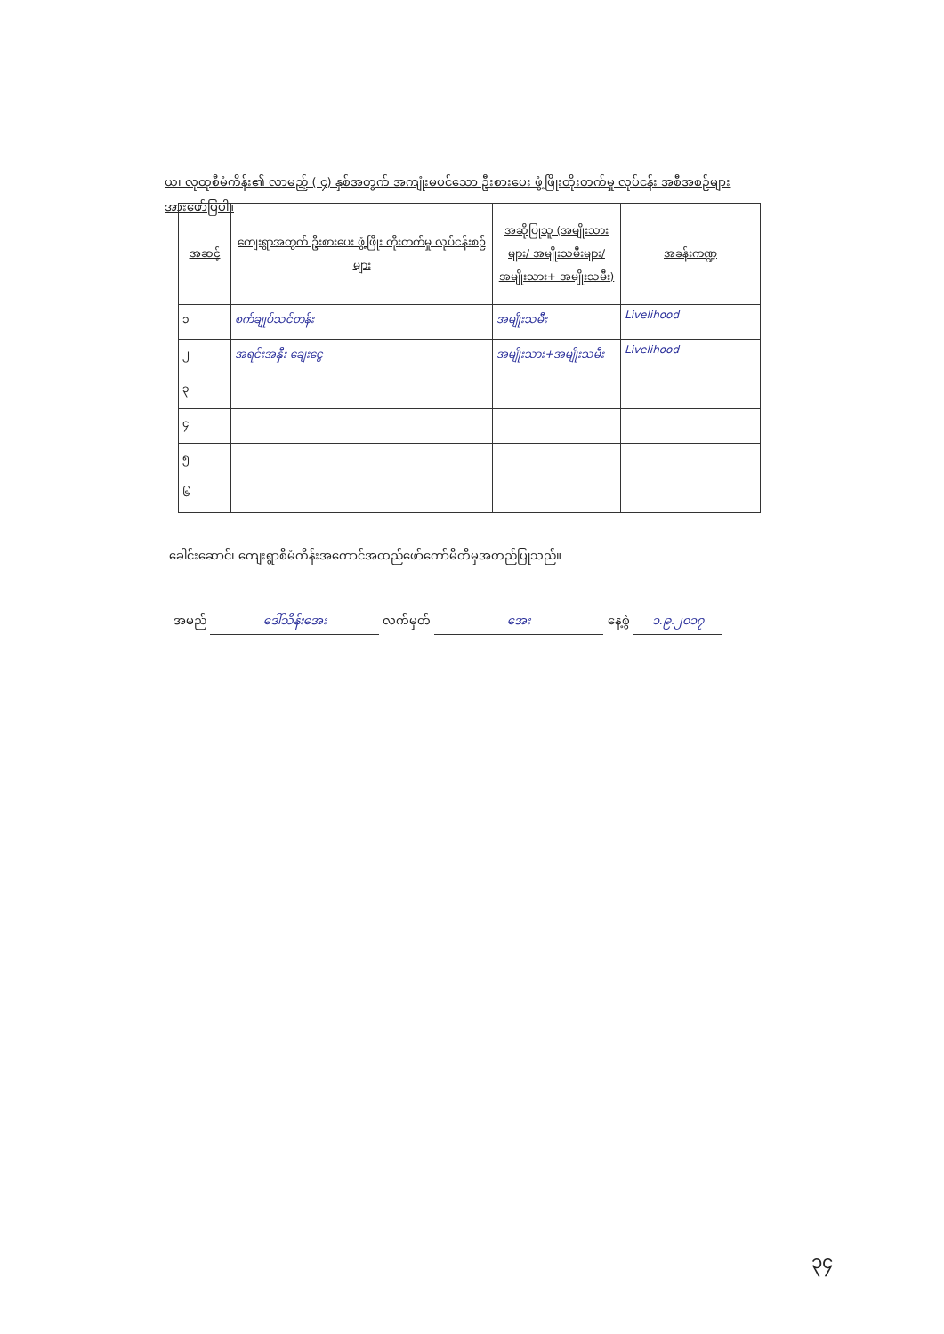ယ၊ လုထုစီမံကိန်း၏ လာမည့် ( ၄) နှစ်အတွက် အကျုံးမပင်သော ဦးစားပေး ဖွံ့ဖြိုးတိုးတက်မှု လုပ်ငန်း အစီအစဉ်များအားဖော်ပြပါ။
| အဆင့် | ကျေးရွာအတွက် ဦးစားပေး ဖွံ့ဖြိုး တိုးတက်မှု လုပ်ငန်းစဉ်များ | အဆိုပြုသူ (အမျိုးသားများ/ အမျိုးသမီးများ/ အမျိုးသား+ အမျိုးသမီး) | အခန်းကဏ္ဍ |
| --- | --- | --- | --- |
| ၁ | စက်ချုပ်သင်တန်း | အမျိုးသမီး | Livelihood |
| ၂ | အရင်းအနှီး ချေးငွေ | အမျိုးသား+အမျိုးသမီး | Livelihood |
| ၃ | | | |
| ၄ | | | |
| ၅ | | | |
| ၆ | | | |
ခေါင်းဆောင်၊ ကျေးရွာစီမံကိန်းအကောင်အထည်ဖော်ကော်မီတီမှအတည်ပြုသည်။
အမည် ဒေါ်သိန်းအေး လက်မှတ် အေး နေ့စွဲ ၁.၉.၂၀၁၇
၃၄